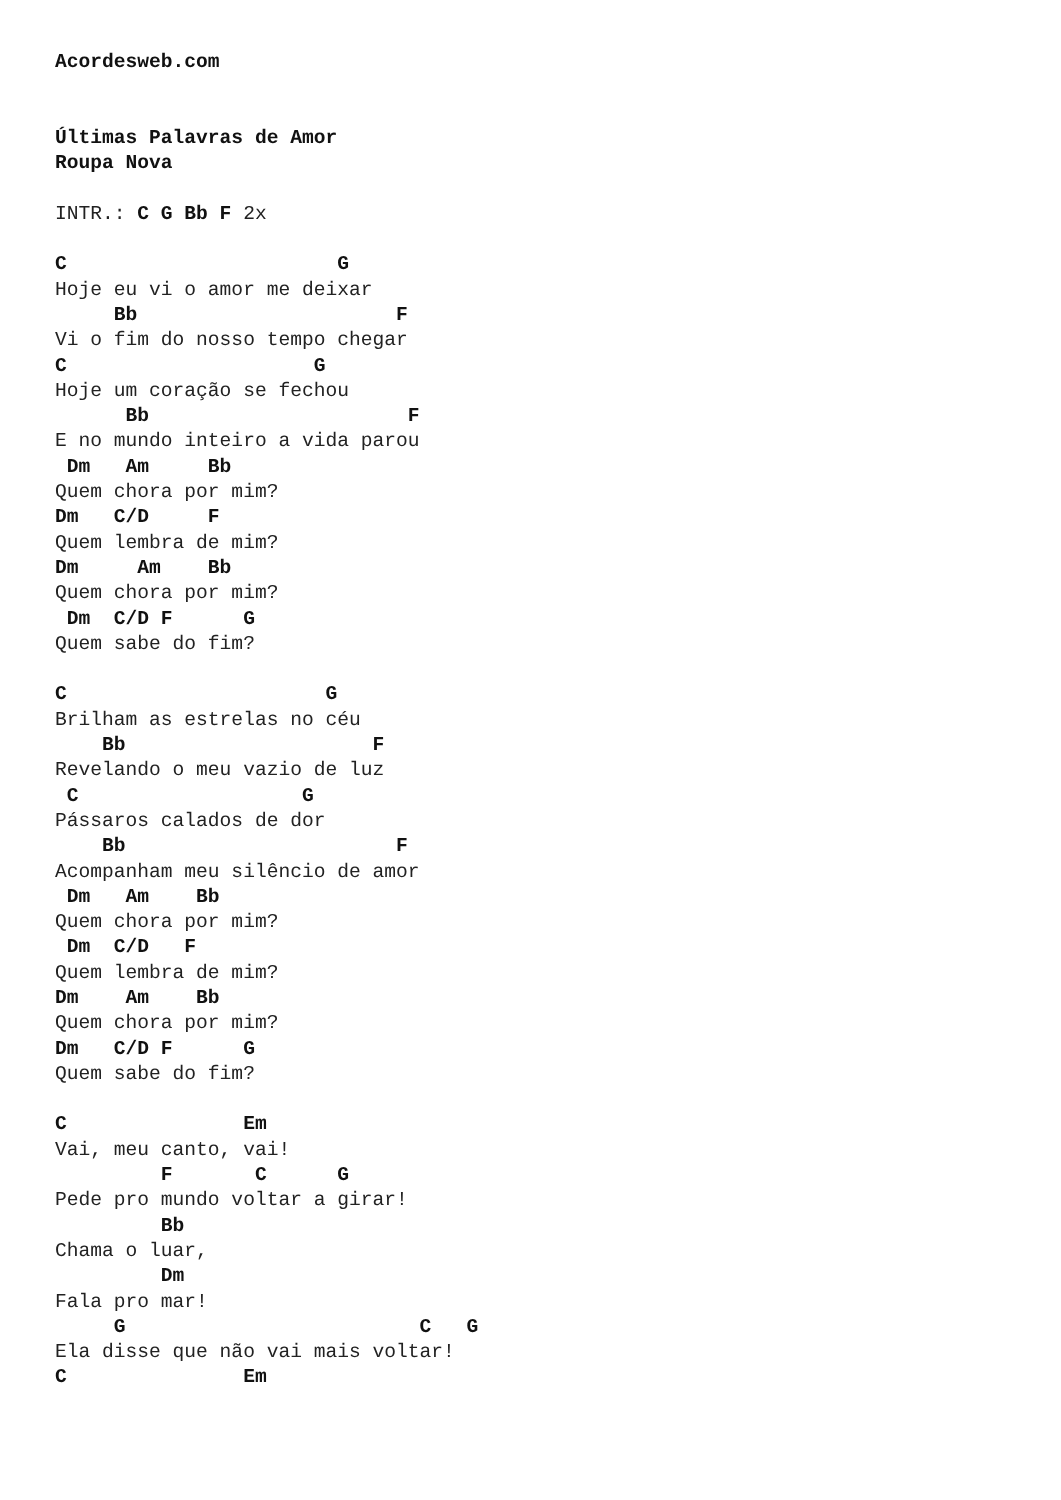Acordesweb.com


Últimas Palavras de Amor
Roupa Nova

INTR.: C G Bb F 2x

C                       G
Hoje eu vi o amor me deixar
     Bb                      F
Vi o fim do nosso tempo chegar
C                     G
Hoje um coração se fechou
      Bb                      F
E no mundo inteiro a vida parou
 Dm   Am     Bb
Quem chora por mim?
Dm   C/D     F
Quem lembra de mim?
Dm     Am    Bb
Quem chora por mim?
 Dm  C/D F      G
Quem sabe do fim?

C                      G
Brilham as estrelas no céu
    Bb                     F
Revelando o meu vazio de luz
 C                   G
Pássaros calados de dor
    Bb                       F
Acompanham meu silêncio de amor
 Dm   Am    Bb
Quem chora por mim?
 Dm  C/D   F
Quem lembra de mim?
Dm    Am    Bb
Quem chora por mim?
Dm   C/D F      G
Quem sabe do fim?

C               Em
Vai, meu canto, vai!
         F       C      G
Pede pro mundo voltar a girar!
         Bb
Chama o luar,
         Dm
Fala pro mar!
     G                         C   G
Ela disse que não vai mais voltar!
C               Em